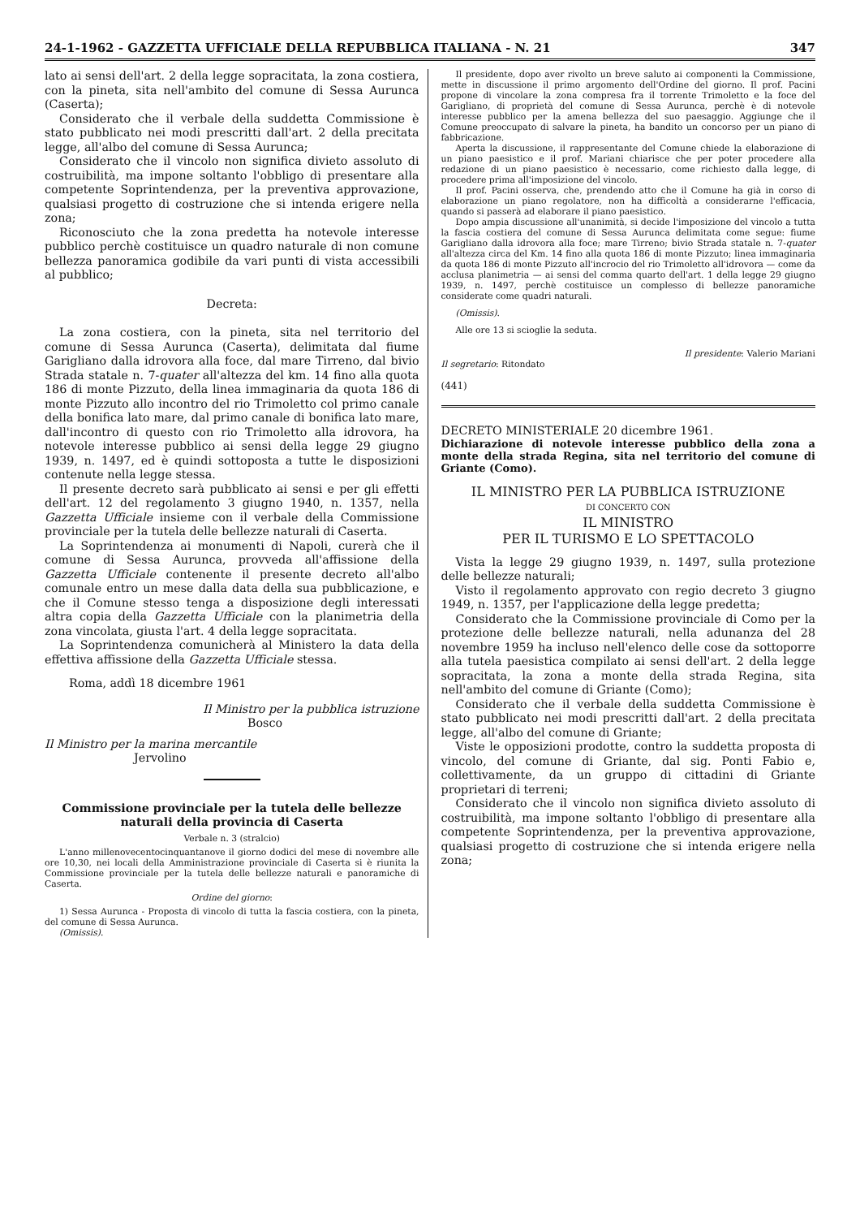24-1-1962 - GAZZETTA UFFICIALE DELLA REPUBBLICA ITALIANA - N. 21 347
lato ai sensi dell'art. 2 della legge sopracitata, la zona costiera, con la pineta, sita nell'ambito del comune di Sessa Aurunca (Caserta);
Considerato che il verbale della suddetta Commissione è stato pubblicato nei modi prescritti dall'art. 2 della precitata legge, all'albo del comune di Sessa Aurunca;
Considerato che il vincolo non significa divieto assoluto di costruibilità, ma impone soltanto l'obbligo di presentare alla competente Soprintendenza, per la preventiva approvazione, qualsiasi progetto di costruzione che si intenda erigere nella zona;
Riconosciuto che la zona predetta ha notevole interesse pubblico perchè costituisce un quadro naturale di non comune bellezza panoramica godibile da vari punti di vista accessibili al pubblico;
Decreta:
La zona costiera, con la pineta, sita nel territorio del comune di Sessa Aurunca (Caserta), delimitata dal fiume Garigliano dalla idrovora alla foce, dal mare Tirreno, dal bivio Strada statale n. 7-quater all'altezza del km. 14 fino alla quota 186 di monte Pizzuto, della linea immaginaria da quota 186 di monte Pizzuto allo incontro del rio Trimoletto col primo canale della bonifica lato mare, dal primo canale di bonifica lato mare, dall'incontro di questo con rio Trimoletto alla idrovora, ha notevole interesse pubblico ai sensi della legge 29 giugno 1939, n. 1497, ed è quindi sottoposta a tutte le disposizioni contenute nella legge stessa.
Il presente decreto sarà pubblicato ai sensi e per gli effetti dell'art. 12 del regolamento 3 giugno 1940, n. 1357, nella Gazzetta Ufficiale insieme con il verbale della Commissione provinciale per la tutela delle bellezze naturali di Caserta.
La Soprintendenza ai monumenti di Napoli, curerà che il comune di Sessa Aurunca, provveda all'affissione della Gazzetta Ufficiale contenente il presente decreto all'albo comunale entro un mese dalla data della sua pubblicazione, e che il Comune stesso tenga a disposizione degli interessati altra copia della Gazzetta Ufficiale con la planimetria della zona vincolata, giusta l'art. 4 della legge sopracitata.
La Soprintendenza comunicherà al Ministero la data della effettiva affissione della Gazzetta Ufficiale stessa.
Roma, addì 18 dicembre 1961
Il Ministro per la pubblica istruzione
Bosco
Il Ministro per la marina mercantile
Jervolino
Commissione provinciale per la tutela delle bellezze naturali della provincia di Caserta
Verbale n. 3 (stralcio)
L'anno millenovecentocinquantanove il giorno dodici del mese di novembre alle ore 10,30, nei locali della Amministrazione provinciale di Caserta si è riunita la Commissione provinciale per la tutela delle bellezze naturali e panoramiche di Caserta.
Ordine del giorno:
1) Sessa Aurunca - Proposta di vincolo di tutta la fascia costiera, con la pineta, del comune di Sessa Aurunca.
(Omissis).
Il presidente, dopo aver rivolto un breve saluto ai componenti la Commissione, mette in discussione il primo argomento dell'Ordine del giorno. Il prof. Pacini propone di vincolare la zona compresa fra il torrente Trimoletto e la foce del Garigliano, di proprietà del comune di Sessa Aurunca, perchè è di notevole interesse pubblico per la amena bellezza del suo paesaggio. Aggiunge che il Comune preoccupato di salvare la pineta, ha bandito un concorso per un piano di fabbricazione.
Aperta la discussione, il rappresentante del Comune chiede la elaborazione di un piano paesistico e il prof. Mariani chiarisce che per poter procedere alla redazione di un piano paesistico è necessario, come richiesto dalla legge, di procedere prima all'imposizione del vincolo.
Il prof. Pacini osserva, che, prendendo atto che il Comune ha già in corso di elaborazione un piano regolatore, non ha difficoltà a considerarne l'efficacia, quando si passerà ad elaborare il piano paesistico.
Dopo ampia discussione all'unanimità, si decide l'imposizione del vincolo a tutta la fascia costiera del comune di Sessa Aurunca delimitata come segue: fiume Garigliano dalla idrovora alla foce; mare Tirreno; bivio Strada statale n. 7-quater all'altezza circa del Km. 14 fino alla quota 186 di monte Pizzuto; linea immaginaria da quota 186 di monte Pizzuto all'incrocio del rio Trimoletto all'idrovora — come da acclusa planimetria — ai sensi del comma quarto dell'art. 1 della legge 29 giugno 1939, n. 1497, perchè costituisce un complesso di bellezze panoramiche considerate come quadri naturali.
(Omissis).
Alle ore 13 si scioglie la seduta.
Il presidente: Valerio Mariani
Il segretario: Ritondato
(441)
DECRETO MINISTERIALE 20 dicembre 1961.
Dichiarazione di notevole interesse pubblico della zona a monte della strada Regina, sita nel territorio del comune di Griante (Como).
IL MINISTRO PER LA PUBBLICA ISTRUZIONE
DI CONCERTO CON
IL MINISTRO
PER IL TURISMO E LO SPETTACOLO
Vista la legge 29 giugno 1939, n. 1497, sulla protezione delle bellezze naturali;
Visto il regolamento approvato con regio decreto 3 giugno 1949, n. 1357, per l'applicazione della legge predetta;
Considerato che la Commissione provinciale di Como per la protezione delle bellezze naturali, nella adunanza del 28 novembre 1959 ha incluso nell'elenco delle cose da sottoporre alla tutela paesistica compilato ai sensi dell'art. 2 della legge sopracitata, la zona a monte della strada Regina, sita nell'ambito del comune di Griante (Como);
Considerato che il verbale della suddetta Commissione è stato pubblicato nei modi prescritti dall'art. 2 della precitata legge, all'albo del comune di Griante;
Viste le opposizioni prodotte, contro la suddetta proposta di vincolo, del comune di Griante, dal sig. Ponti Fabio e, collettivamente, da un gruppo di cittadini di Griante proprietari di terreni;
Considerato che il vincolo non significa divieto assoluto di costruibilità, ma impone soltanto l'obbligo di presentare alla competente Soprintendenza, per la preventiva approvazione, qualsiasi progetto di costruzione che si intenda erigere nella zona;